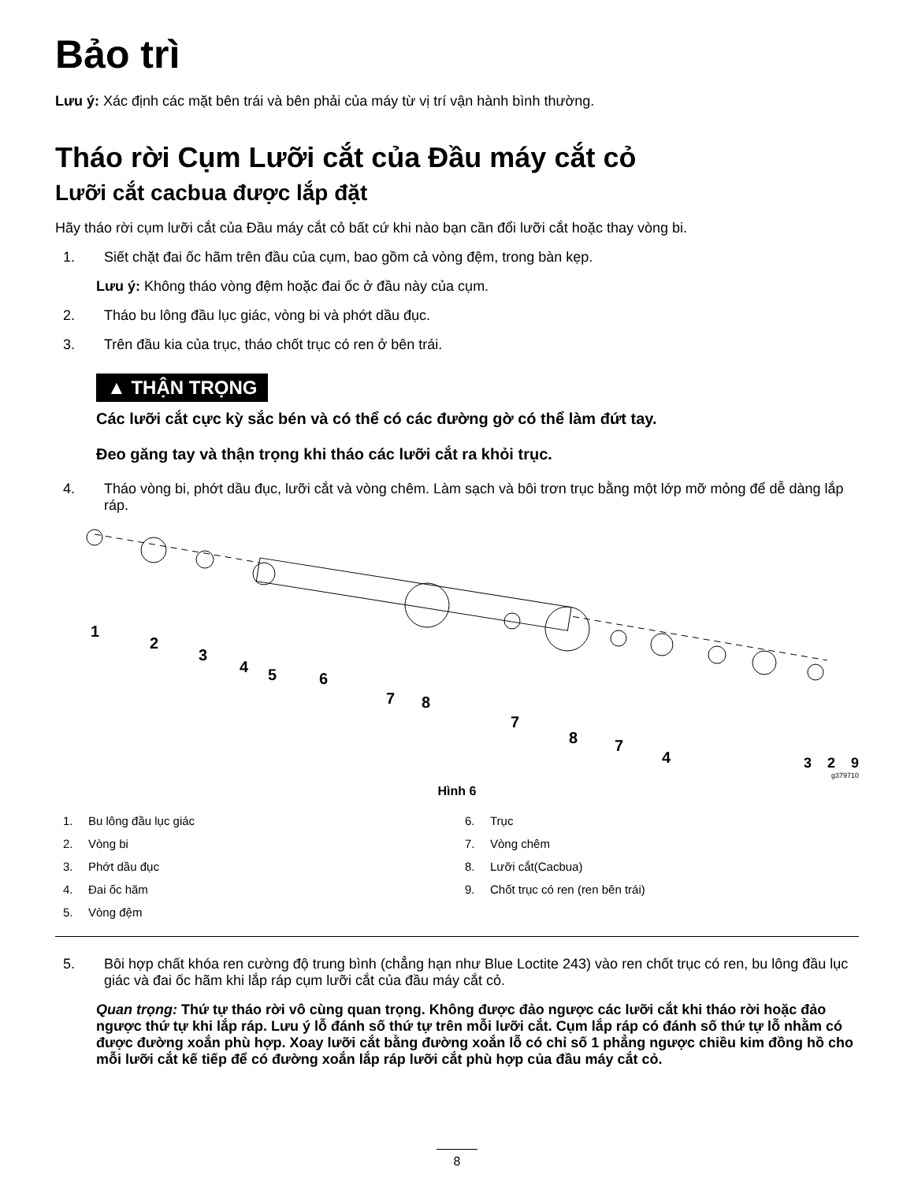Bảo trì
Lưu ý: Xác định các mặt bên trái và bên phải của máy từ vị trí vận hành bình thường.
Tháo rời Cụm Lưỡi cắt của Đầu máy cắt cỏ
Lưỡi cắt cacbua được lắp đặt
Hãy tháo rời cụm lưỡi cắt của Đầu máy cắt cỏ bất cứ khi nào bạn cần đổi lưỡi cắt hoặc thay vòng bi.
1. Siết chặt đai ốc hãm trên đầu của cụm, bao gồm cả vòng đệm, trong bàn kẹp.
Lưu ý: Không tháo vòng đệm hoặc đai ốc ở đầu này của cụm.
2. Tháo bu lông đầu lục giác, vòng bi và phớt dầu đục.
3. Trên đầu kia của trục, tháo chốt trục có ren ở bên trái.
▲ THẬN TRỌNG
Các lưỡi cắt cực kỳ sắc bén và có thể có các đường gờ có thể làm đứt tay.
Đeo găng tay và thận trọng khi tháo các lưỡi cắt ra khỏi trục.
4. Tháo vòng bi, phớt dầu đục, lưỡi cắt và vòng chêm. Làm sạch và bôi trơn trục bằng một lớp mỡ mỏng để dễ dàng lắp ráp.
1
2
3
4
5
6
7
8
7
8
7
4
3 2 9
g379710
Hình 6
1. Bu lông đầu lục giác
2. Vòng bi
3. Phớt dầu đục
4. Đai ốc hãm
5. Vòng đệm
6. Trục
7. Vòng chêm
8. Lưỡi cắt(Cacbua)
9. Chốt trục có ren (ren bên trái)
5. Bôi hợp chất khóa ren cường độ trung bình (chẳng hạn như Blue Loctite 243) vào ren chốt trục có ren, bu lông đầu lục giác và đai ốc hãm khi lắp ráp cụm lưỡi cắt của đầu máy cắt cỏ.
Quan trọng: Thứ tự tháo rời vô cùng quan trọng. Không được đảo ngược các lưỡi cắt khi tháo rời hoặc đảo ngược thứ tự khi lắp ráp. Lưu ý lỗ đánh số thứ tự trên mỗi lưỡi cắt. Cụm lắp ráp có đánh số thứ tự lỗ nhằm có được đường xoắn phù hợp. Xoay lưỡi cắt bằng đường xoắn lỗ có chỉ số 1 phẳng ngược chiều kim đồng hồ cho mỗi lưỡi cắt kế tiếp để có đường xoắn lắp ráp lưỡi cắt phù hợp của đầu máy cắt cỏ.
8